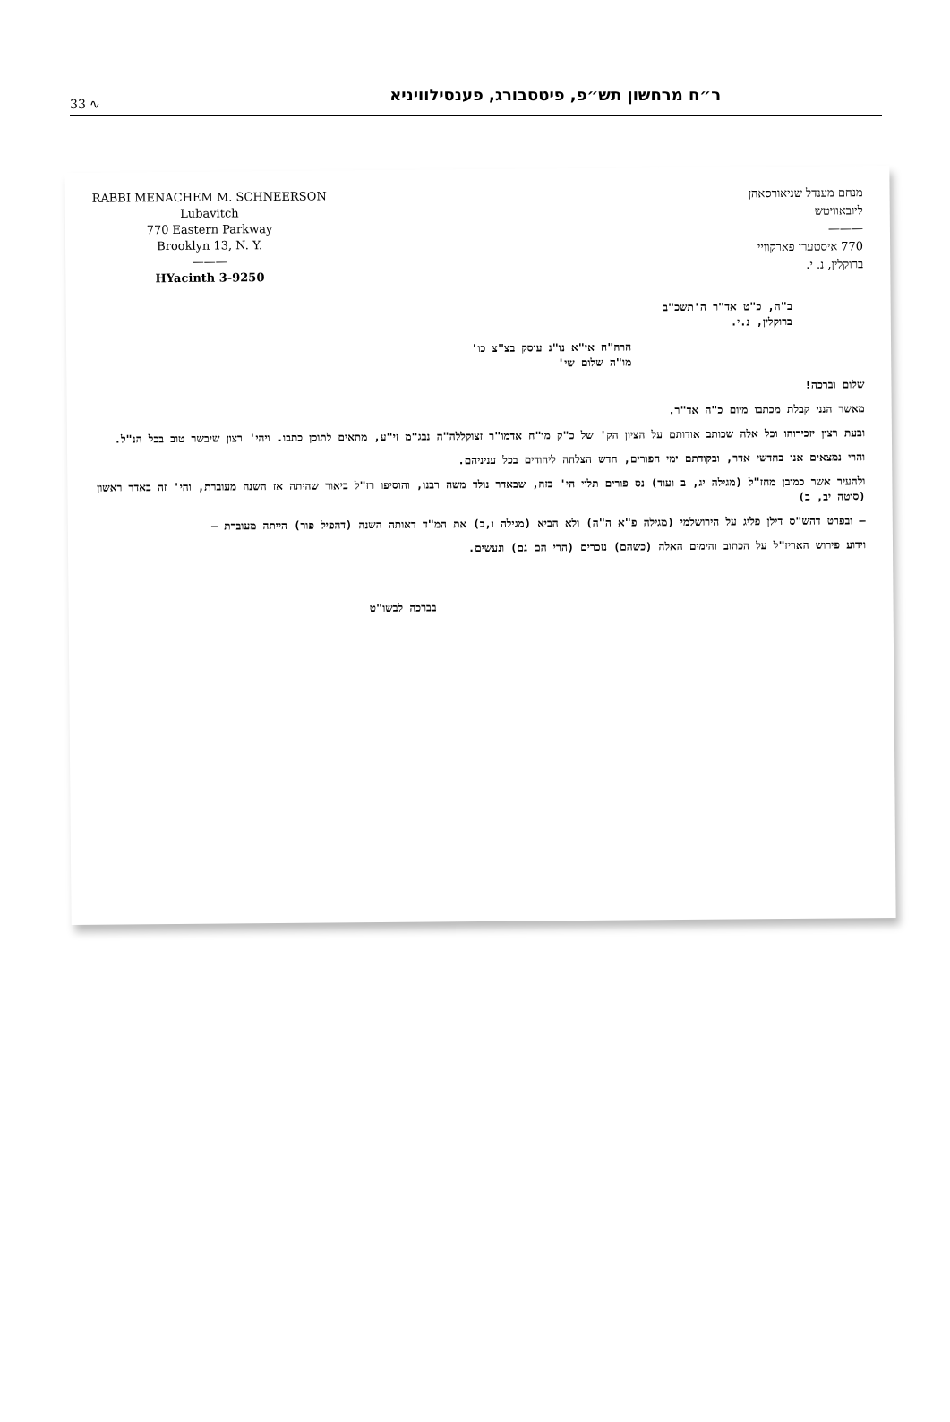33 ∿ ר״ח מרחשון תש״פ, פיטסבורג, פענסילוויניא
RABBI MENACHEM M. SCHNEERSON
Lubavitch
770 Eastern Parkway
Brooklyn 13, N. Y.
———
HYacinth 3-9250
מנחם מענדל שניאורסאהן
ליובאוויטש
———
770 איסטערן פארקוויי
ברוקלין, נ. י.
ב"ה, כ"ט אד"ר ה'תשכ"ב
ברוקלין, נ.י.
הרה"ח אי"א נו"נ עוסק בצ"צ כו'
מו"ה שלום שי'
שלום וברכה!
מאשר הנני קבלת מכתבו מיום כ"ה אד"ר.
ובעת רצון יזכירוהו וכל אלה שכותב אודותם על הציון הק' של כ"ק מו"ח אדמו"ר זצוקללה"ה נבג"מ זי"ע, מתאים לתוכן כתבו. ויהי' רצון שיבשר טוב בכל הנ"ל.
והרי נמצאים אנו בחדשי אדר, ובקודתם ימי הפורים, חדש הצלחה ליהודים בכל עניניהם.
ולהעיר אשר כמובן מחז"ל (מגילה יג, ב ועוד) נס פורים תלוי הי' בזה, שבאדר נולד משה רבנו, והוסיפו רז"ל ביאור שהיתה אז השנה מעוברת, והי' זה באדר ראשון (סוטה יב, ב)
— ובפרט דהש"ס דילן פליג על הירושלמי (מגילה פ"א ה"ה) ולא הביא (מגילה ו,ב) את המ"ד דאותה השנה (דהפיל פור) הייתה מעוברת —
וידוע פירוש האריז"ל על הכתוב והימים האלה (כשהם) נזכרים (הרי הם גם) ונעשים.
בברכה לבשו"ט